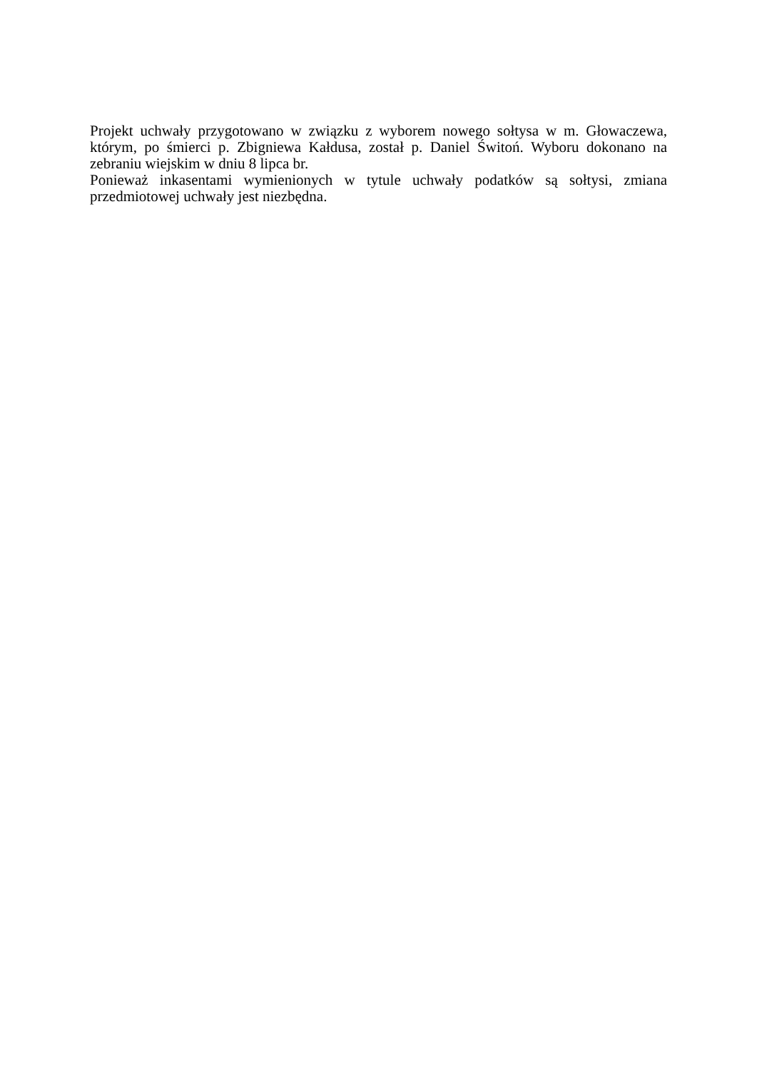Projekt uchwały przygotowano w związku z wyborem nowego sołtysa w m. Głowaczewa, którym, po śmierci p. Zbigniewa Kałdusa, został p. Daniel Świtoń. Wyboru dokonano na zebraniu wiejskim w dniu 8 lipca br.
Ponieważ inkasentami wymienionych w tytule uchwały podatków są sołtysi, zmiana przedmiotowej uchwały jest niezbędna.